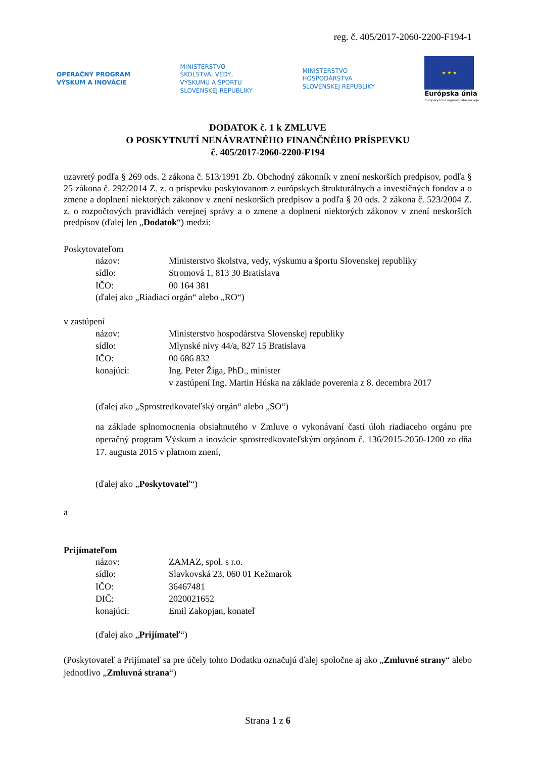reg. č. 405/2017-2060-2200-F194-1
OPERAČNÝ PROGRAM
VÝSKUM A INOVÁCIE
MINISTERSTVO
ŠKOLSTVA, VEDY,
VÝSKUMU A ŠPORTU
SLOVENSKEJ REPUBLIKY
MINISTERSTVO
HOSPODÁRSTVA
SLOVENSKEJ REPUBLIKY
★ ★ ★
Európska únia
Európsky fond regionálneho rozvoja
DODATOK č. 1 k ZMLUVE
O POSKYTNUTÍ NENÁVRATNÉHO FINANČNÉHO PRÍSPEVKU
č. 405/2017-2060-2200-F194
uzavretý podľa § 269 ods. 2 zákona č. 513/1991 Zb. Obchodný zákonník v znení neskorších predpisov, podľa § 25 zákona č. 292/2014 Z. z. o príspevku poskytovanom z európskych štrukturálnych a investičných fondov a o zmene a doplnení niektorých zákonov v znení neskorších predpisov a podľa § 20 ods. 2 zákona č. 523/2004 Z. z. o rozpočtových pravidlách verejnej správy a o zmene a doplnení niektorých zákonov v znení neskorších predpisov (ďalej len „Dodatok“) medzi:
Poskytovateľom
názov: Ministerstvo školstva, vedy, výskumu a športu Slovenskej republiky
sídlo: Stromová 1, 813 30 Bratislava
IČO: 00 164 381
(ďalej ako „Riadiaci orgán“ alebo „RO“)
v zastúpení
názov: Ministerstvo hospodárstva Slovenskej republiky
sídlo: Mlynské nivy 44/a, 827 15 Bratislava
IČO: 00 686 832
konajúci: Ing. Peter Žiga, PhD., minister
v zastúpení Ing. Martin Húska na základe poverenia z 8. decembra 2017
(ďalej ako „Sprostredkovateľský orgán“ alebo „SO“)
na základe splnomocnenia obsiahnutého v Zmluve o vykonávaní časti úloh riadiaceho orgánu pre operačný program Výskum a inovácie sprostredkovateľským orgánom č. 136/2015-2050-1200 zo dňa 17. augusta 2015 v platnom znení,
(ďalej ako „Poskytovateľ“)
a
Prijímateľom
názov: ZAMAZ, spol. s r.o.
sídlo: Slavkovská 23, 060 01 Kežmarok
IČO: 36467481
DIČ: 2020021652
konajúci: Emil Zakopjan, konateľ
(ďalej ako „Prijímateľ“)
(Poskytovateľ a Prijímateľ sa pre účely tohto Dodatku označujú ďalej spoločne aj ako „Zmluvné strany“ alebo jednotlivo „Zmluvná strana“)
Strana 1 z 6